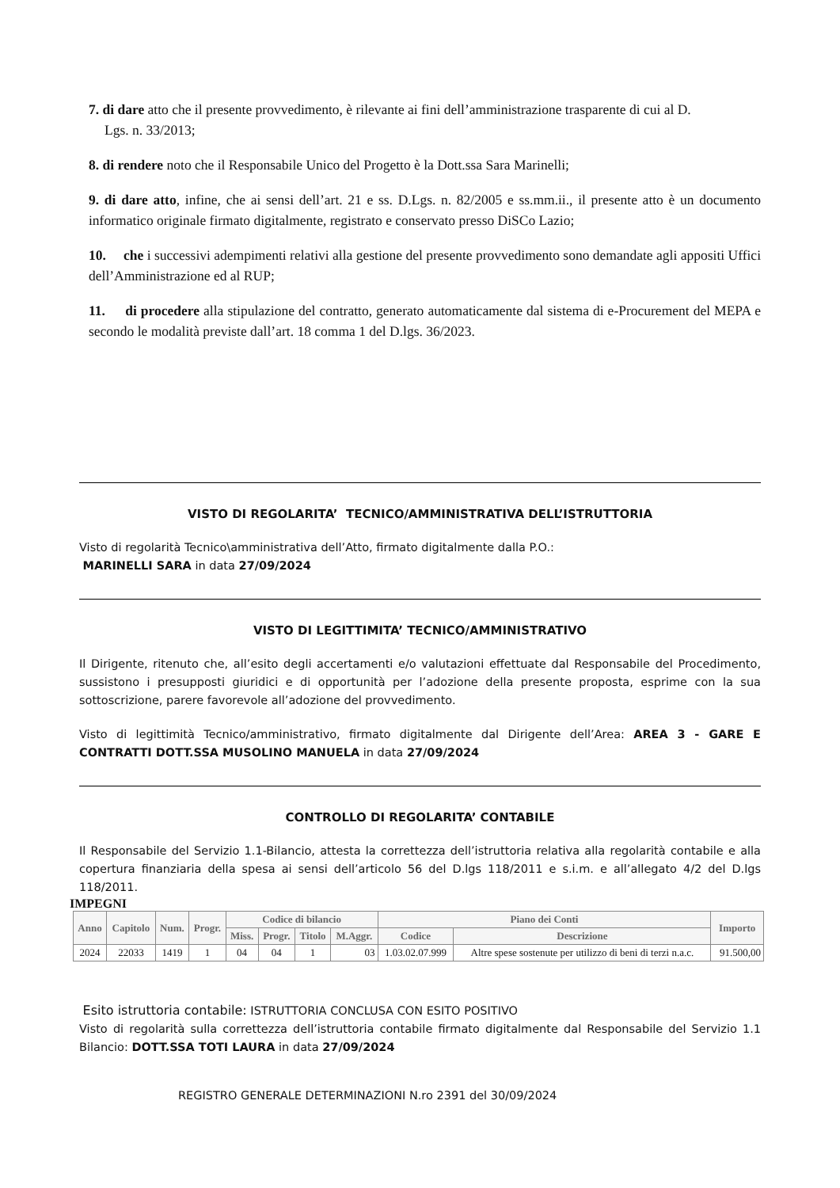7. di dare atto che il presente provvedimento, è rilevante ai fini dell’amministrazione trasparente di cui al D.
Lgs. n. 33/2013;
8. di rendere noto che il Responsabile Unico del Progetto è la Dott.ssa Sara Marinelli;
9. di dare atto, infine, che ai sensi dell’art. 21 e ss. D.Lgs. n. 82/2005 e ss.mm.ii., il presente atto è un documento informatico originale firmato digitalmente, registrato e conservato presso DiSCo Lazio;
10. che i successivi adempimenti relativi alla gestione del presente provvedimento sono demandate agli appositi Uffici dell’Amministrazione ed al RUP;
11. di procedere alla stipulazione del contratto, generato automaticamente dal sistema di e-Procurement del MEPA e secondo le modalità previste dall’art. 18 comma 1 del D.lgs. 36/2023.
VISTO DI REGOLARITA’ TECNICO/AMMINISTRATIVA DELL’ISTRUTTORIA
Visto di regolarità Tecnico\amministrativa dell’Atto, firmato digitalmente dalla P.O.:
MARINELLI SARA in data 27/09/2024
VISTO DI LEGITTIMITA’ TECNICO/AMMINISTRATIVO
Il Dirigente, ritenuto che, all’esito degli accertamenti e/o valutazioni effettuate dal Responsabile del Procedimento, sussistono i presupposti giuridici e di opportunità per l’adozione della presente proposta, esprime con la sua sottoscrizione, parere favorevole all’adozione del provvedimento.
Visto di legittimità Tecnico/amministrativo, firmato digitalmente dal Dirigente dell’Area: AREA 3 - GARE E CONTRATTI DOTT.SSA MUSOLINO MANUELA in data 27/09/2024
CONTROLLO DI REGOLARITA’ CONTABILE
Il Responsabile del Servizio 1.1-Bilancio, attesta la correttezza dell’istruttoria relativa alla regolarità contabile e alla copertura finanziaria della spesa ai sensi dell’articolo 56 del D.lgs 118/2011 e s.i.m. e all’allegato 4/2 del D.lgs 118/2011.
IMPEGNI
| Anno | Capitolo | Num. | Progr. | Codice di bilancio | | | | Piano dei Conti | | Importo |
| --- | --- | --- | --- | --- | --- | --- | --- | --- | --- | --- |
| | | | | Miss. | Progr. | Titolo | M.Aggr. | Codice | Descrizione | |
| 2024 | 22033 | 1419 | 1 | 04 | 04 | 1 | 03 | 1.03.02.07.999 | Altre spese sostenute per utilizzo di beni di terzi n.a.c. | 91.500,00 |
Esito istruttoria contabile: ISTRUTTORIA CONCLUSA CON ESITO POSITIVO
Visto di regolarità sulla correttezza dell’istruttoria contabile firmato digitalmente dal Responsabile del Servizio 1.1 Bilancio: DOTT.SSA TOTI LAURA in data 27/09/2024
REGISTRO GENERALE DETERMINAZIONI N.ro 2391 del 30/09/2024